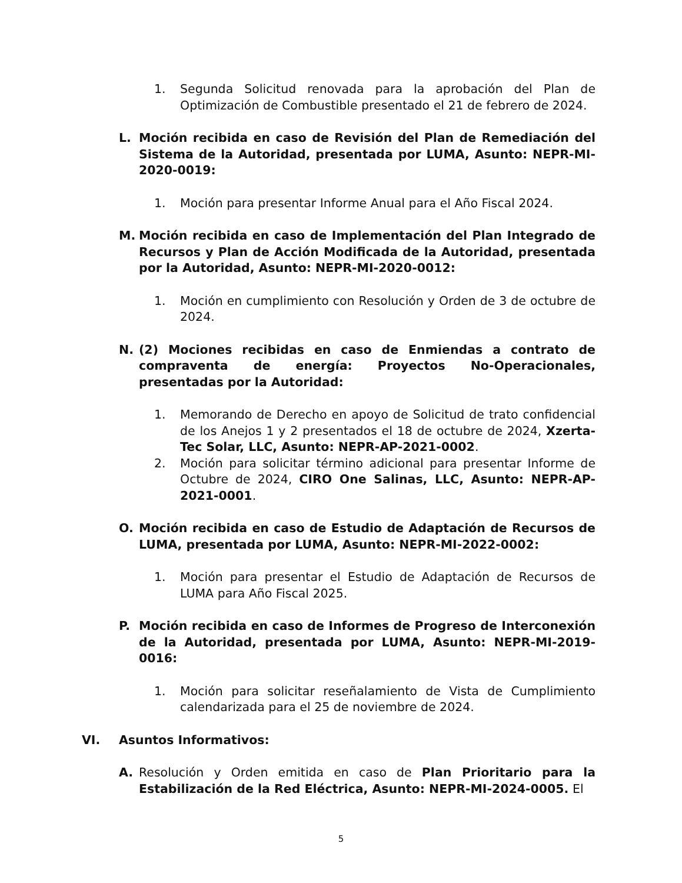1. Segunda Solicitud renovada para la aprobación del Plan de Optimización de Combustible presentado el 21 de febrero de 2024.
L. Moción recibida en caso de Revisión del Plan de Remediación del Sistema de la Autoridad, presentada por LUMA, Asunto: NEPR-MI-2020-0019:
1. Moción para presentar Informe Anual para el Año Fiscal 2024.
M. Moción recibida en caso de Implementación del Plan Integrado de Recursos y Plan de Acción Modificada de la Autoridad, presentada por la Autoridad, Asunto: NEPR-MI-2020-0012:
1. Moción en cumplimiento con Resolución y Orden de 3 de octubre de 2024.
N. (2) Mociones recibidas en caso de Enmiendas a contrato de compraventa de energía: Proyectos No-Operacionales, presentadas por la Autoridad:
1. Memorando de Derecho en apoyo de Solicitud de trato confidencial de los Anejos 1 y 2 presentados el 18 de octubre de 2024, Xzerta-Tec Solar, LLC, Asunto: NEPR-AP-2021-0002.
2. Moción para solicitar término adicional para presentar Informe de Octubre de 2024, CIRO One Salinas, LLC, Asunto: NEPR-AP-2021-0001.
O. Moción recibida en caso de Estudio de Adaptación de Recursos de LUMA, presentada por LUMA, Asunto: NEPR-MI-2022-0002:
1. Moción para presentar el Estudio de Adaptación de Recursos de LUMA para Año Fiscal 2025.
P. Moción recibida en caso de Informes de Progreso de Interconexión de la Autoridad, presentada por LUMA, Asunto: NEPR-MI-2019-0016:
1. Moción para solicitar reseñalamiento de Vista de Cumplimiento calendarizada para el 25 de noviembre de 2024.
VI. Asuntos Informativos:
A. Resolución y Orden emitida en caso de Plan Prioritario para la Estabilización de la Red Eléctrica, Asunto: NEPR-MI-2024-0005. El
5